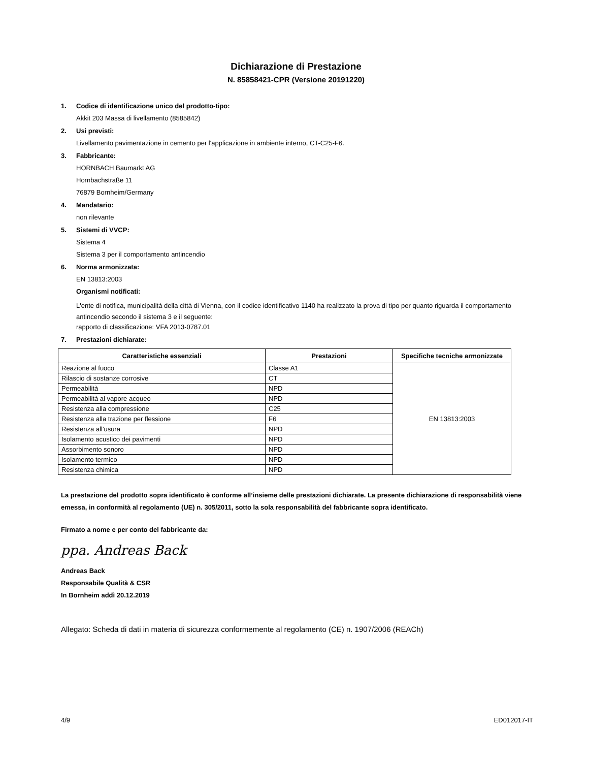Dichiarazione di Prestazione
N. 85858421-CPR (Versione 20191220)
1. Codice di identificazione unico del prodotto-tipo:
Akkit 203 Massa di livellamento (8585842)
2. Usi previsti:
Livellamento pavimentazione in cemento per l'applicazione in ambiente interno, CT-C25-F6.
3. Fabbricante:
HORNBACH Baumarkt AG
Hornbachstraße 11
76879 Bornheim/Germany
4. Mandatario:
non rilevante
5. Sistemi di VVCP:
Sistema 4
Sistema 3 per il comportamento antincendio
6. Norma armonizzata:
EN 13813:2003
Organismi notificati:
L'ente di notifica, municipalità della città di Vienna, con il codice identificativo 1140 ha realizzato la prova di tipo per quanto riguarda il comportamento antincendio secondo il sistema 3 e il seguente:
rapporto di classificazione: VFA 2013-0787.01
7. Prestazioni dichiarate:
| Caratteristiche essenziali | Prestazioni | Specifiche tecniche armonizzate |
| --- | --- | --- |
| Reazione al fuoco | Classe A1 | EN 13813:2003 |
| Rilascio di sostanze corrosive | CT | |
| Permeabilità | NPD | |
| Permeabilità al vapore acqueo | NPD | |
| Resistenza alla compressione | C25 | |
| Resistenza alla trazione per flessione | F6 | |
| Resistenza all'usura | NPD | |
| Isolamento acustico dei pavimenti | NPD | |
| Assorbimento sonoro | NPD | |
| Isolamento termico | NPD | |
| Resistenza chimica | NPD | |
La prestazione del prodotto sopra identificato è conforme all’insieme delle prestazioni dichiarate. La presente dichiarazione di responsabilità viene emessa, in conformità al regolamento (UE) n. 305/2011, sotto la sola responsabilità del fabbricante sopra identificato.
Firmato a nome e per conto del fabbricante da:
ppa. Andreas Back
Andreas Back
Responsabile Qualità & CSR
In Bornheim addì 20.12.2019
Allegato: Scheda di dati in materia di sicurezza conformemente al regolamento (CE) n. 1907/2006 (REACh)
4/9 ED012017-IT